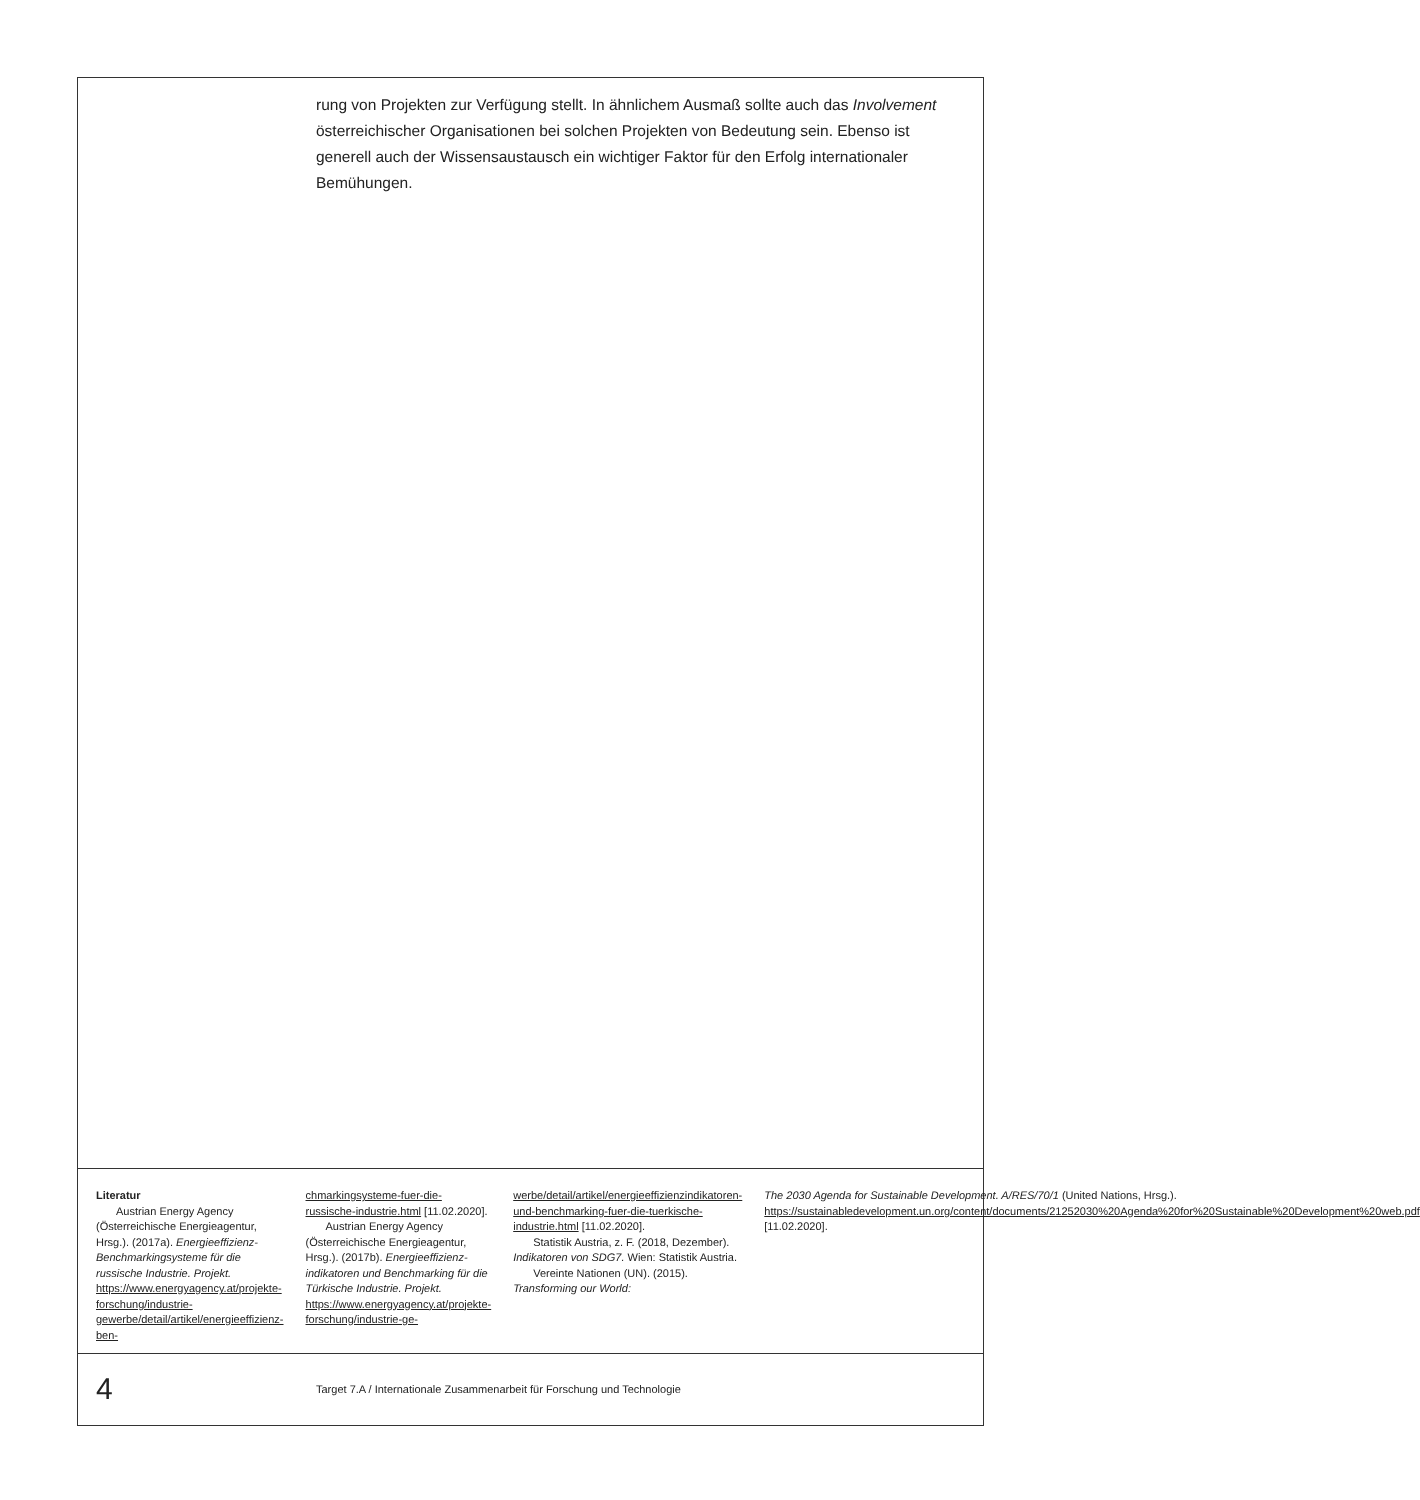rung von Projekten zur Verfügung stellt. In ähnlichem Ausmaß sollte auch das Involvement österreichischer Organisationen bei solchen Projekten von Bedeutung sein. Ebenso ist generell auch der Wissensaustausch ein wichtiger Faktor für den Erfolg internationaler Bemühungen.
Literatur
Austrian Energy Agency (Österreichische Energieagentur, Hrsg.). (2017a). Energieeffizienz-Benchmarkingsysteme für die russische Industrie. Projekt. https://www.energyagency.at/projekte-forschung/industrie-gewerbe/detail/artikel/energieeffizienz-ben-
chmarkingsysteme-fuer-die-russische-industrie.html [11.02.2020].
Austrian Energy Agency (Österreichische Energieagentur, Hrsg.). (2017b). Energieeffizienz-indikatoren und Benchmarking für die Türkische Industrie. Projekt. https://www.energyagency.at/projekte-forschung/industrie-ge-
werbe/detail/artikel/energieeffizienzindikatoren-und-benchmarking-fuer-die-tuerkische-industrie.html [11.02.2020].
Statistik Austria, z. F. (2018, Dezember). Indikatoren von SDG7. Wien: Statistik Austria.
Vereinte Nationen (UN). (2015). Transforming our World:
The 2030 Agenda for Sustainable Development. A/RES/70/1 (United Nations, Hrsg.). https://sustainabledevelopment.un.org/content/documents/21252030%20Agenda%20for%20Sustainable%20Development%20web.pdf [11.02.2020].
4 Target 7.A / Internationale Zusammenarbeit für Forschung und Technologie